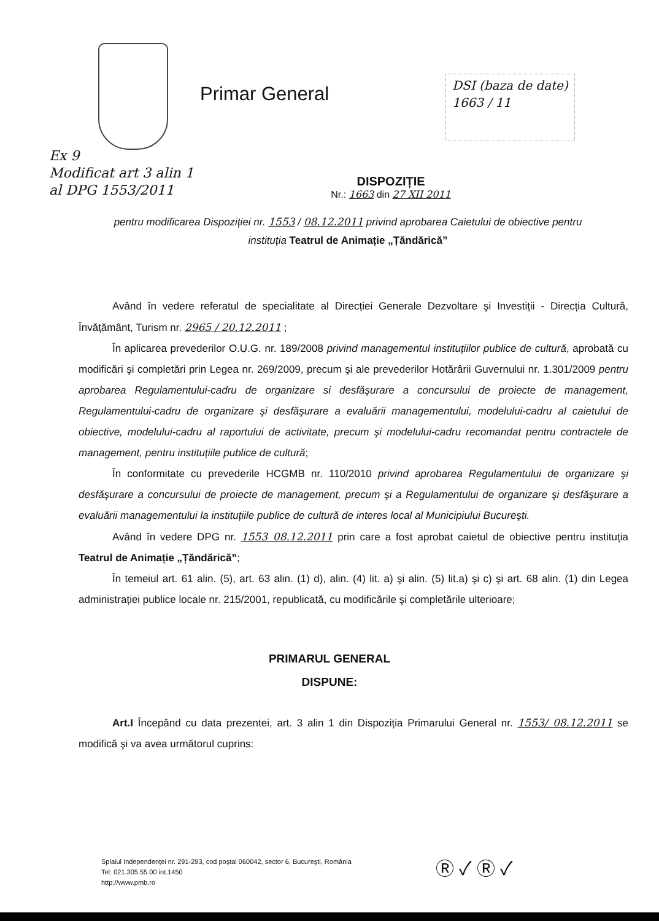Primar General
DSI (baza de date)
1663 / 11
Ex 9
Modificat art 3 alin 1
al DPG 1553/2011
DISPOZIȚIE
Nr.: 1663 din 27 XII 2011
pentru modificarea Dispoziției nr. 1553 / 08.12.2011 privind aprobarea Caietului de obiective pentru instituția Teatrul de Animație „Țăndărică”
Având în vedere referatul de specialitate al Direcției Generale Dezvoltare şi Investiții - Direcția Cultură, Învățământ, Turism nr. 2965 / 20.12.2011 ;
În aplicarea prevederilor O.U.G. nr. 189/2008 privind managementul instituțiilor publice de cultură, aprobată cu modificări şi completări prin Legea nr. 269/2009, precum şi ale prevederilor Hotărârii Guvernului nr. 1.301/2009 pentru aprobarea Regulamentului-cadru de organizare si desfăşurare a concursului de proiecte de management, Regulamentului-cadru de organizare şi desfăşurare a evaluării managementului, modelului-cadru al caietului de obiective, modelului-cadru al raportului de activitate, precum şi modelului-cadru recomandat pentru contractele de management, pentru instituțiile publice de cultură;
În conformitate cu prevederile HCGMB nr. 110/2010 privind aprobarea Regulamentului de organizare şi desfăşurare a concursului de proiecte de management, precum şi a Regulamentului de organizare şi desfăşurare a evaluării managementului la instituțiile publice de cultură de interes local al Municipiului Bucureşti.
Având în vedere DPG nr. 1553 08.12.2011 prin care a fost aprobat caietul de obiective pentru instituția Teatrul de Animație „Țăndărică”;
În temeiul art. 61 alin. (5), art. 63 alin. (1) d), alin. (4) lit. a) şi alin. (5) lit.a) şi c) şi art. 68 alin. (1) din Legea administrației publice locale nr. 215/2001, republicată, cu modificările şi completările ulterioare;
PRIMARUL GENERAL
DISPUNE:
Art.I Începând cu data prezentei, art. 3 alin 1 din Dispoziția Primarului General nr. 1553/ 08.12.2011 se modifică şi va avea următorul cuprins:
Splaiul Independenței nr. 291-293, cod poştal 060042, sector 6, Bucureşti, România
Tel: 021.305.55.00 int.1450
http://www.pmb.ro
Ⓡ ✓ Ⓡ ✓